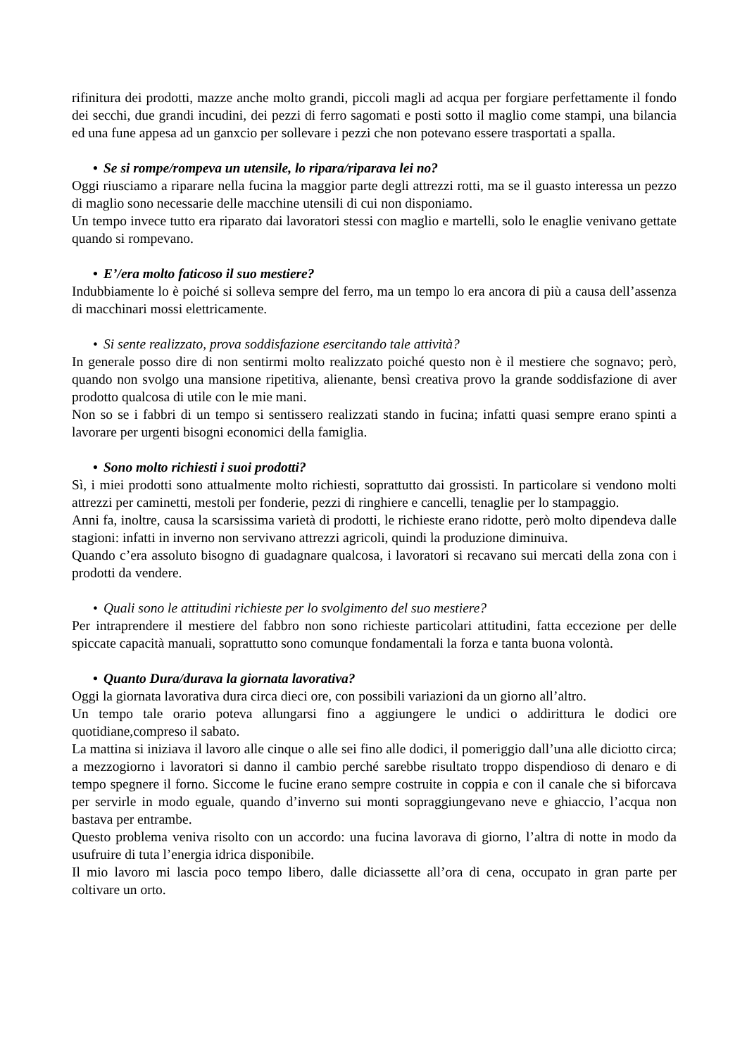rifinitura dei prodotti, mazze anche molto grandi, piccoli magli ad acqua per forgiare perfettamente il fondo dei secchi, due grandi incudini, dei pezzi di ferro sagomati e posti sotto il maglio come stampi, una bilancia ed una fune appesa ad un ganxcio per sollevare i pezzi che non potevano essere trasportati a spalla.
• Se si rompe/rompeva un utensile, lo ripara/riparava lei no?
Oggi riusciamo a riparare nella fucina la maggior parte degli attrezzi rotti, ma se il guasto interessa un pezzo di maglio sono necessarie delle macchine utensili di cui non disponiamo.
Un tempo invece tutto era riparato dai lavoratori stessi con maglio e martelli, solo le enaglie venivano gettate quando si rompevano.
• E’/era molto faticoso il suo mestiere?
Indubbiamente lo è poiché si solleva sempre del ferro, ma un tempo lo era ancora di più a causa dell’assenza di macchinari mossi elettricamente.
• Si sente realizzato, prova soddisfazione esercitando tale attività?
In generale posso dire di non sentirmi molto realizzato poiché questo non è il mestiere che sognavo; però, quando non svolgo una mansione ripetitiva, alienante, bensì creativa provo la grande soddisfazione di aver prodotto qualcosa di utile con le mie mani.
Non so se i fabbri di un tempo si sentissero realizzati stando in fucina; infatti quasi sempre erano spinti a lavorare per urgenti bisogni economici della famiglia.
• Sono molto richiesti i suoi prodotti?
Sì, i miei prodotti sono attualmente molto richiesti, soprattutto dai grossisti. In particolare si vendono molti attrezzi per caminetti, mestoli per fonderie, pezzi di ringhiere e cancelli, tenaglie per lo stampaggio.
Anni fa, inoltre, causa la scarsissima varietà di prodotti, le richieste erano ridotte, però molto dipendeva dalle stagioni: infatti in inverno non servivano attrezzi agricoli, quindi la produzione diminuiva.
Quando c’era assoluto bisogno di guadagnare qualcosa, i lavoratori si recavano sui mercati della zona con i prodotti da vendere.
• Quali sono le attitudini richieste per lo svolgimento del suo mestiere?
Per intraprendere il mestiere del fabbro non sono richieste particolari attitudini, fatta eccezione per delle spiccate capacità manuali, soprattutto sono comunque fondamentali la forza e tanta buona volontà.
• Quanto Dura/durava la giornata lavorativa?
Oggi la giornata lavorativa dura circa dieci ore, con possibili variazioni da un giorno all’altro.
Un tempo tale orario poteva allungarsi fino a aggiungere le undici o addirittura le dodici ore quotidiane,compreso il sabato.
La mattina si iniziava il lavoro alle cinque o alle sei fino alle dodici, il pomeriggio dall’una alle diciotto circa; a mezzogiorno i lavoratori si danno il cambio perché sarebbe risultato troppo dispendioso di denaro e di tempo spegnere il forno. Siccome le fucine erano sempre costruite in coppia e con il canale che si biforcava per servirle in modo eguale, quando d’inverno sui monti sopraggiungevano neve e ghiaccio, l’acqua non bastava per entrambe.
Questo problema veniva risolto con un accordo: una fucina lavorava di giorno, l’altra di notte in modo da usufruire di tuta l’energia idrica disponibile.
Il mio lavoro mi lascia poco tempo libero, dalle diciassette all’ora di cena, occupato in gran parte per coltivare un orto.